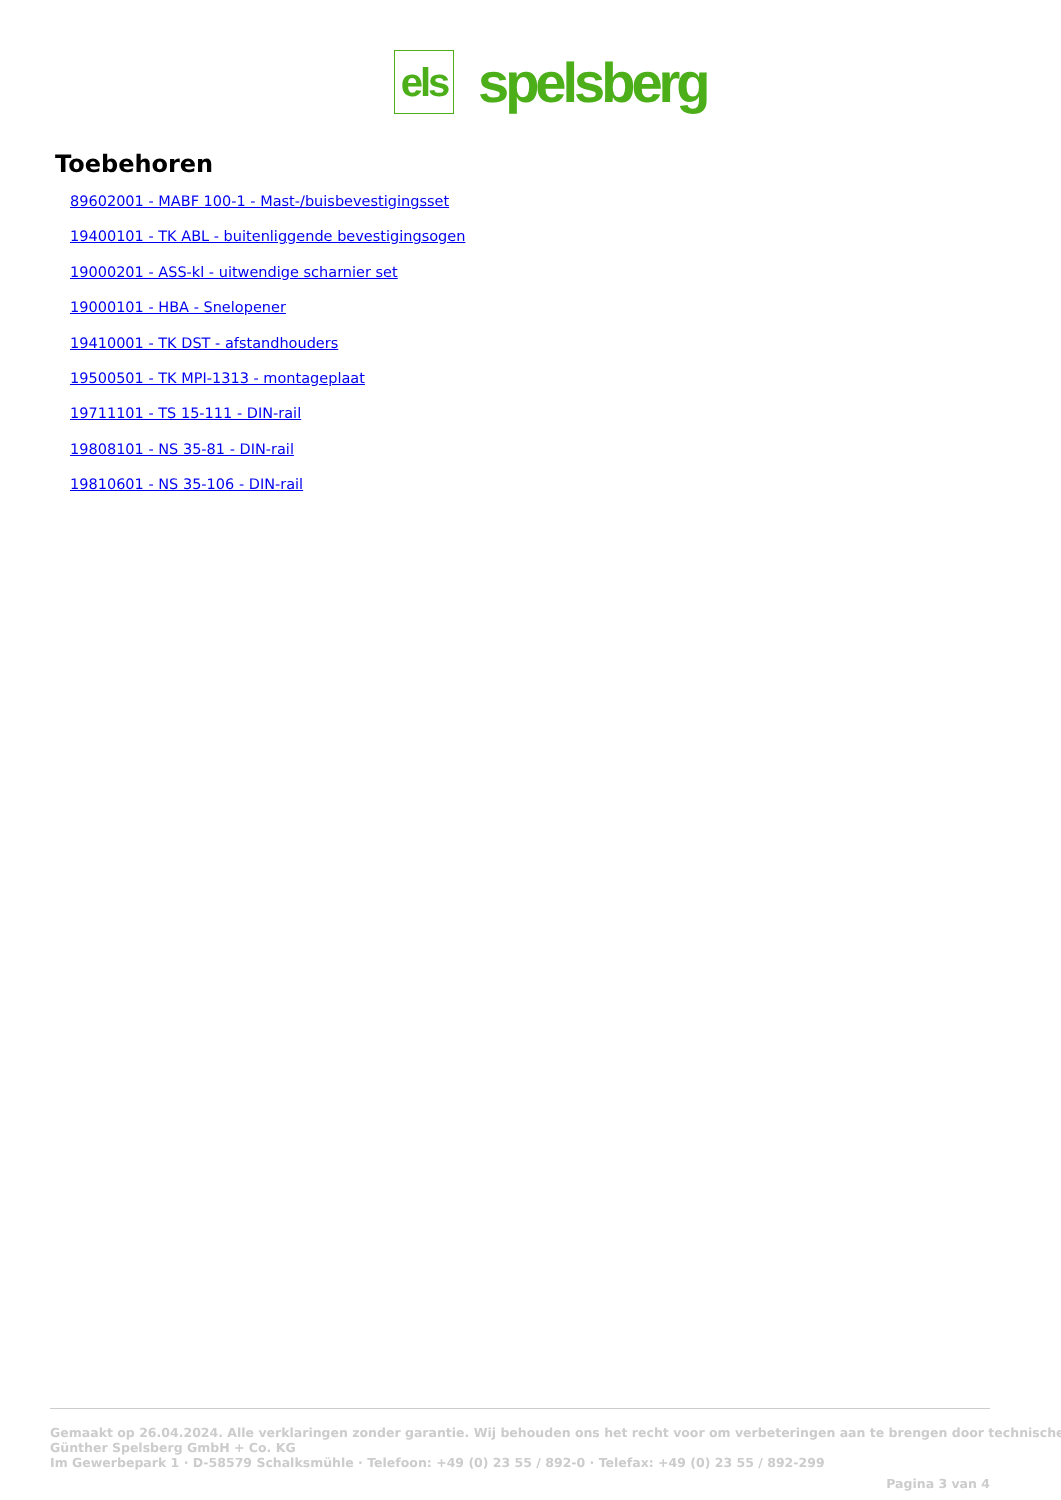els
spelsberg
Toebehoren
89602001 - MABF 100-1 - Mast-/buisbevestigingsset
19400101 - TK ABL - buitenliggende bevestigingsogen
19000201 - ASS-kl - uitwendige scharnier set
19000101 - HBA - Snelopener
19410001 - TK DST - afstandhouders
19500501 - TK MPI-1313 - montageplaat
19711101 - TS 15-111 - DIN-rail
19808101 - NS 35-81 - DIN-rail
19810601 - NS 35-106 - DIN-rail
Gemaakt op 26.04.2024. Alle verklaringen zonder garantie. Wij behouden ons het recht voor om verbeteringen aan te brengen door technische
Günther Spelsberg GmbH + Co. KG
Im Gewerbepark 1 · D-58579 Schalksmühle · Telefoon: +49 (0) 23 55 / 892-0 · Telefax: +49 (0) 23 55 / 892-299
Pagina 3 van 4